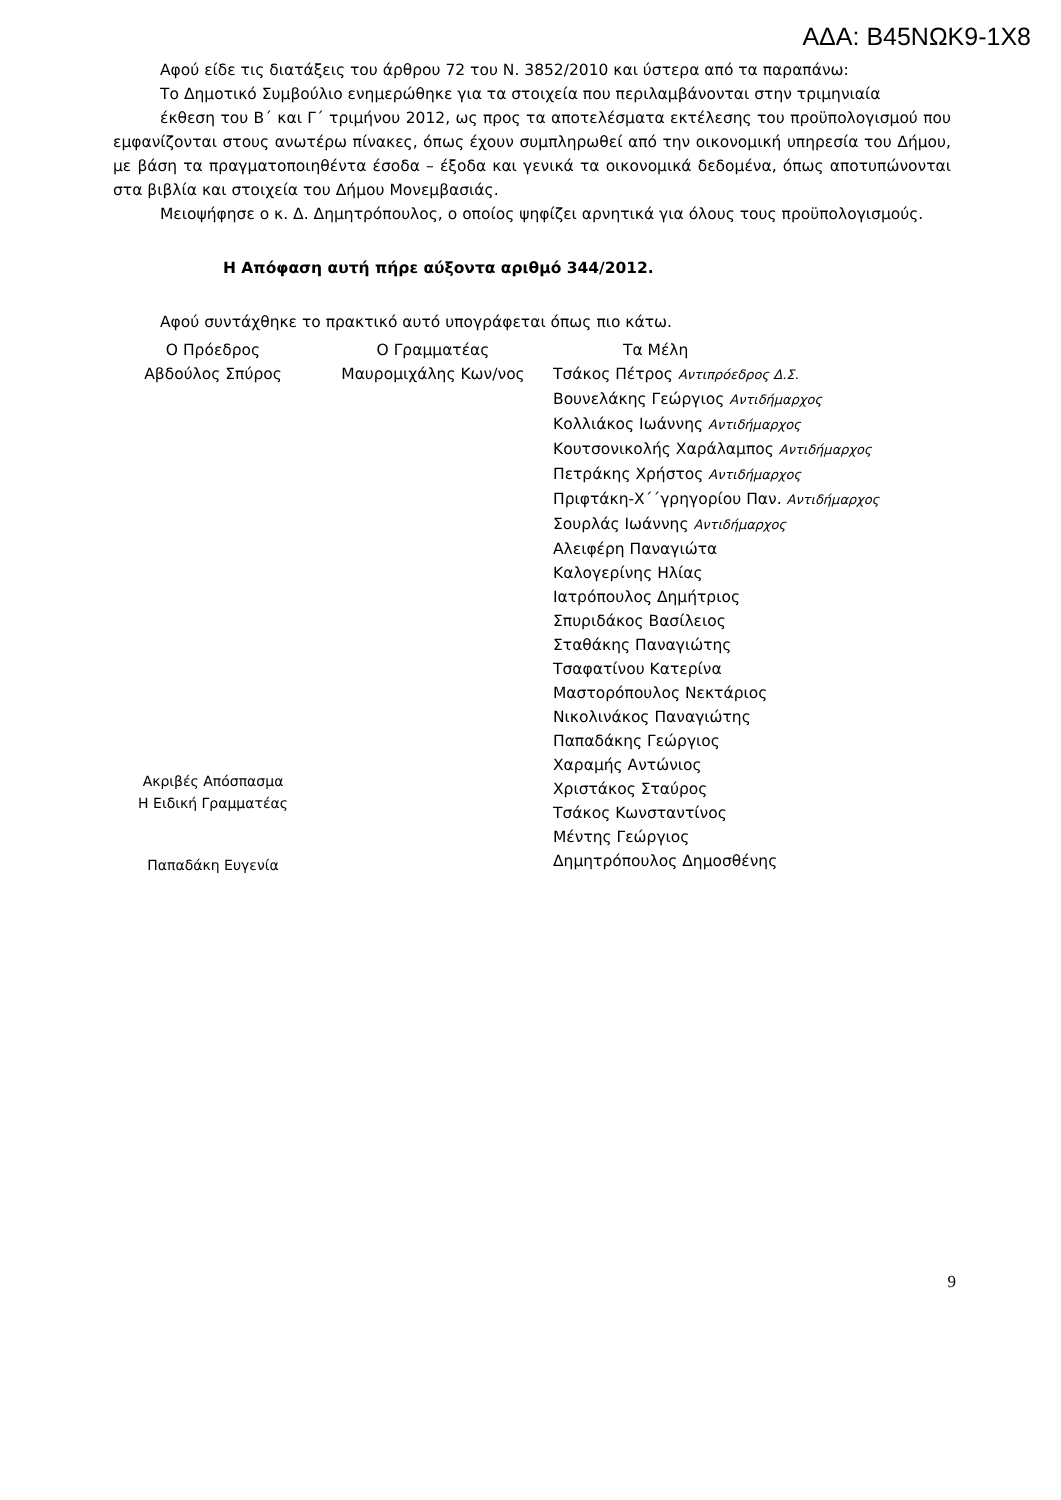ΑΔΑ: Β45ΝΩΚ9-1Χ8
Αφού είδε τις διατάξεις του άρθρου 72 του Ν. 3852/2010 και ύστερα από τα παραπάνω:
Το Δημοτικό Συμβούλιο ενημερώθηκε για τα στοιχεία που περιλαμβάνονται στην τριμηνιαία
έκθεση του Β΄ και Γ΄ τριμήνου 2012, ως προς τα αποτελέσματα εκτέλεσης του προϋπολογισμού που εμφανίζονται στους ανωτέρω πίνακες, όπως έχουν συμπληρωθεί από την οικονομική υπηρεσία του Δήμου, με βάση τα πραγματοποιηθέντα έσοδα – έξοδα και γενικά τα οικονομικά δεδομένα, όπως αποτυπώνονται στα βιβλία και στοιχεία του Δήμου Μονεμβασιάς.
Μειοψήφησε ο κ. Δ. Δημητρόπουλος, ο οποίος ψηφίζει αρνητικά για όλους τους προϋπολογισμούς.
Η Απόφαση αυτή πήρε αύξοντα αριθμό 344/2012.
Αφού συντάχθηκε το πρακτικό αυτό υπογράφεται όπως πιο κάτω.
Ο Πρόεδρος
Αβδούλος Σπύρος
Ακριβές Απόσπασμα
Η Ειδική Γραμματέας
Παπαδάκη Ευγενία
Ο Γραμματέας
Μαυρομιχάλης Κων/νος
Τα Μέλη
Τσάκος Πέτρος Αντιπρόεδρος Δ.Σ.
Βουνελάκης Γεώργιος Αντιδήμαρχος
Κολλιάκος Ιωάννης Αντιδήμαρχος
Κουτσονικολής Χαράλαμπος Αντιδήμαρχος
Πετράκης Χρήστος Αντιδήμαρχος
Πριφτάκη-Χ΄΄γρηγορίου Παν. Αντιδήμαρχος
Σουρλάς Ιωάννης Αντιδήμαρχος
Αλειφέρη Παναγιώτα
Καλογερίνης Ηλίας
Ιατρόπουλος Δημήτριος
Σπυριδάκος Βασίλειος
Σταθάκης Παναγιώτης
Τσαφατίνου Κατερίνα
Μαστορόπουλος Νεκτάριος
Νικολινάκος Παναγιώτης
Παπαδάκης Γεώργιος
Χαραμής Αντώνιος
Χριστάκος Σταύρος
Τσάκος Κωνσταντίνος
Μέντης Γεώργιος
Δημητρόπουλος Δημοσθένης
9